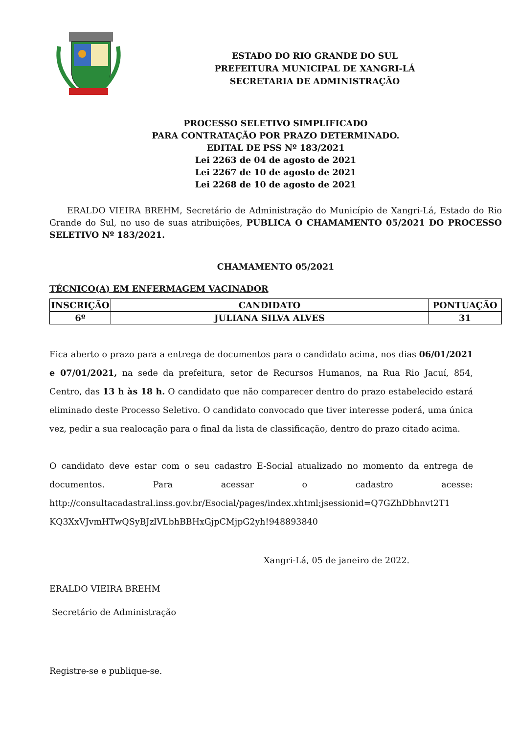ESTADO DO RIO GRANDE DO SUL
PREFEITURA MUNICIPAL DE XANGRI-LÁ
SECRETARIA DE ADMINISTRAÇÃO
PROCESSO SELETIVO SIMPLIFICADO
PARA CONTRATAÇÃO POR PRAZO DETERMINADO.
EDITAL DE PSS Nº 183/2021
Lei 2263 de 04 de agosto de 2021
Lei 2267 de 10 de agosto de 2021
Lei 2268 de 10 de agosto de 2021
ERALDO VIEIRA BREHM, Secretário de Administração do Município de Xangri-Lá, Estado do Rio Grande do Sul, no uso de suas atribuições, PUBLICA O CHAMAMENTO 05/2021 DO PROCESSO SELETIVO Nº 183/2021.
CHAMAMENTO 05/2021
TÉCNICO(A) EM ENFERMAGEM VACINADOR
| INSCRIÇÃO | CANDIDATO | PONTUAÇÃO |
| --- | --- | --- |
| 6º | JULIANA SILVA ALVES | 31 |
Fica aberto o prazo para a entrega de documentos para o candidato acima, nos dias 06/01/2021 e 07/01/2021, na sede da prefeitura, setor de Recursos Humanos, na Rua Rio Jacuí, 854, Centro, das 13 h às 18 h. O candidato que não comparecer dentro do prazo estabelecido estará eliminado deste Processo Seletivo. O candidato convocado que tiver interesse poderá, uma única vez, pedir a sua realocação para o final da lista de classificação, dentro do prazo citado acima.
O candidato deve estar com o seu cadastro E-Social atualizado no momento da entrega de documentos. Para acessar o cadastro acesse: http://consultacadastral.inss.gov.br/Esocial/pages/index.xhtml;jsessionid=Q7GZhDbhnvt2T1 KQ3XxVJvmHTwQSyBJzlVLbhBBHxGjpCMjpG2yh!948893840
Xangri-Lá, 05 de janeiro de 2022.
ERALDO VIEIRA BREHM
Secretário de Administração
Registre-se e publique-se.